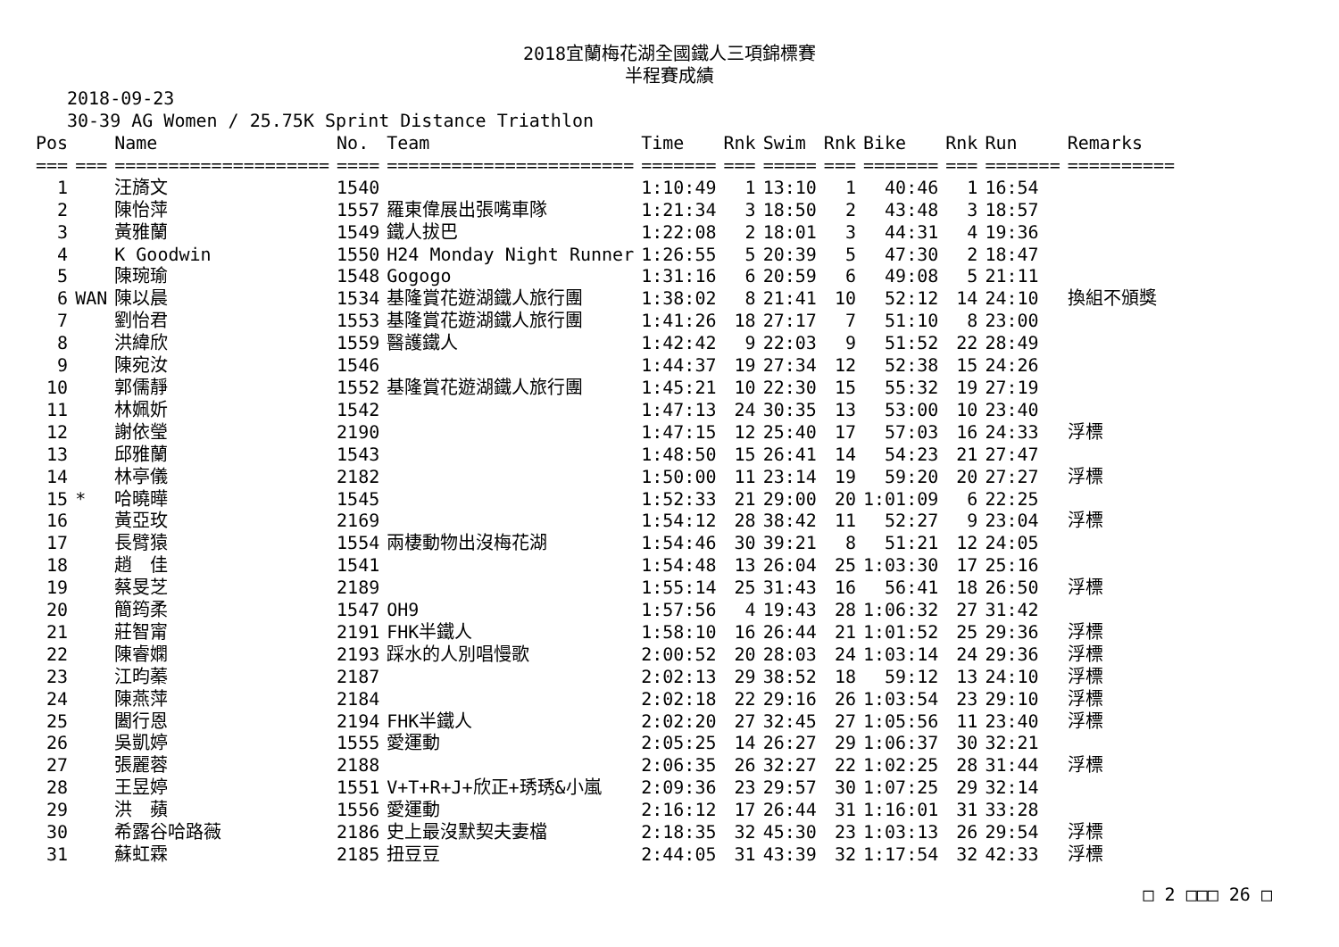2018宜蘭梅花湖全國鐵人三項錦標賽
半程賽成績
2018-09-23
30-39 AG Women / 25.75K Sprint Distance Triathlon
| Pos | | Name | No. | Team | Time | Rnk | Swim | Rnk | Bike | Rnk | Run | Remarks |
| --- | --- | --- | --- | --- | --- | --- | --- | --- | --- | --- | --- | --- |
| === | === | ==================== | ==== | ======================= | ======= | === | ===== | === | ======= | === | ======= | ========== |
| 1 | | 汪旖文 | 1540 | | 1:10:49 | 1 | 13:10 | 1 | 40:46 | 1 | 16:54 | |
| 2 | | 陳怡萍 | 1557 | 羅東偉展出張嘴車隊 | 1:21:34 | 3 | 18:50 | 2 | 43:48 | 3 | 18:57 | |
| 3 | | 黃雅蘭 | 1549 | 鐵人拔巴 | 1:22:08 | 2 | 18:01 | 3 | 44:31 | 4 | 19:36 | |
| 4 | | K Goodwin | 1550 | H24 Monday Night Runner | 1:26:55 | 5 | 20:39 | 5 | 47:30 | 2 | 18:47 | |
| 5 | | 陳琬瑜 | 1548 | Gogogo | 1:31:16 | 6 | 20:59 | 6 | 49:08 | 5 | 21:11 | |
| 6 | WAN | 陳以晨 | 1534 | 基隆賞花遊湖鐵人旅行團 | 1:38:02 | 8 | 21:41 | 10 | 52:12 | 14 | 24:10 | 換組不頒獎 |
| 7 | | 劉怡君 | 1553 | 基隆賞花遊湖鐵人旅行團 | 1:41:26 | 18 | 27:17 | 7 | 51:10 | 8 | 23:00 | |
| 8 | | 洪緯欣 | 1559 | 醫護鐵人 | 1:42:42 | 9 | 22:03 | 9 | 51:52 | 22 | 28:49 | |
| 9 | | 陳宛汝 | 1546 | | 1:44:37 | 19 | 27:34 | 12 | 52:38 | 15 | 24:26 | |
| 10 | | 郭儒靜 | 1552 | 基隆賞花遊湖鐵人旅行團 | 1:45:21 | 10 | 22:30 | 15 | 55:32 | 19 | 27:19 | |
| 11 | | 林姵妡 | 1542 | | 1:47:13 | 24 | 30:35 | 13 | 53:00 | 10 | 23:40 | |
| 12 | | 謝依瑩 | 2190 | | 1:47:15 | 12 | 25:40 | 17 | 57:03 | 16 | 24:33 | 浮標 |
| 13 | | 邱雅蘭 | 1543 | | 1:48:50 | 15 | 26:41 | 14 | 54:23 | 21 | 27:47 | |
| 14 | | 林亭儀 | 2182 | | 1:50:00 | 11 | 23:14 | 19 | 59:20 | 20 | 27:27 | 浮標 |
| 15 | * | 哈曉曄 | 1545 | | 1:52:33 | 21 | 29:00 | 20 | 1:01:09 | 6 | 22:25 | |
| 16 | | 黃亞玫 | 2169 | | 1:54:12 | 28 | 38:42 | 11 | 52:27 | 9 | 23:04 | 浮標 |
| 17 | | 長臂猿 | 1554 | 兩棲動物出沒梅花湖 | 1:54:46 | 30 | 39:21 | 8 | 51:21 | 12 | 24:05 | |
| 18 | | 趙 佳 | 1541 | | 1:54:48 | 13 | 26:04 | 25 | 1:03:30 | 17 | 25:16 | |
| 19 | | 蔡旻芝 | 2189 | | 1:55:14 | 25 | 31:43 | 16 | 56:41 | 18 | 26:50 | 浮標 |
| 20 | | 簡筠柔 | 1547 | OH9 | 1:57:56 | 4 | 19:43 | 28 | 1:06:32 | 27 | 31:42 | |
| 21 | | 莊智甯 | 2191 | FHK半鐵人 | 1:58:10 | 16 | 26:44 | 21 | 1:01:52 | 25 | 29:36 | 浮標 |
| 22 | | 陳睿嫻 | 2193 | 踩水的人別唱慢歌 | 2:00:52 | 20 | 28:03 | 24 | 1:03:14 | 24 | 29:36 | 浮標 |
| 23 | | 江昀蓁 | 2187 | | 2:02:13 | 29 | 38:52 | 18 | 59:12 | 13 | 24:10 | 浮標 |
| 24 | | 陳燕萍 | 2184 | | 2:02:18 | 22 | 29:16 | 26 | 1:03:54 | 23 | 29:10 | 浮標 |
| 25 | | 闔行恩 | 2194 | FHK半鐵人 | 2:02:20 | 27 | 32:45 | 27 | 1:05:56 | 11 | 23:40 | 浮標 |
| 26 | | 吳凱婷 | 1555 | 愛運動 | 2:05:25 | 14 | 26:27 | 29 | 1:06:37 | 30 | 32:21 | |
| 27 | | 張麗蓉 | 2188 | | 2:06:35 | 26 | 32:27 | 22 | 1:02:25 | 28 | 31:44 | 浮標 |
| 28 | | 王昱婷 | 1551 | V+T+R+J+欣正+琇琇&小嵐 | 2:09:36 | 23 | 29:57 | 30 | 1:07:25 | 29 | 32:14 | |
| 29 | | 洪 蘋 | 1556 | 愛運動 | 2:16:12 | 17 | 26:44 | 31 | 1:16:01 | 31 | 33:28 | |
| 30 | | 希露谷哈路薇 | 2186 | 史上最沒默契夫妻檔 | 2:18:35 | 32 | 45:30 | 23 | 1:03:13 | 26 | 29:54 | 浮標 |
| 31 | | 蘇虹霖 | 2185 | 扭豆豆 | 2:44:05 | 31 | 43:39 | 32 | 1:17:54 | 32 | 42:33 | 浮標 |
□ 2 □□□ 26 □